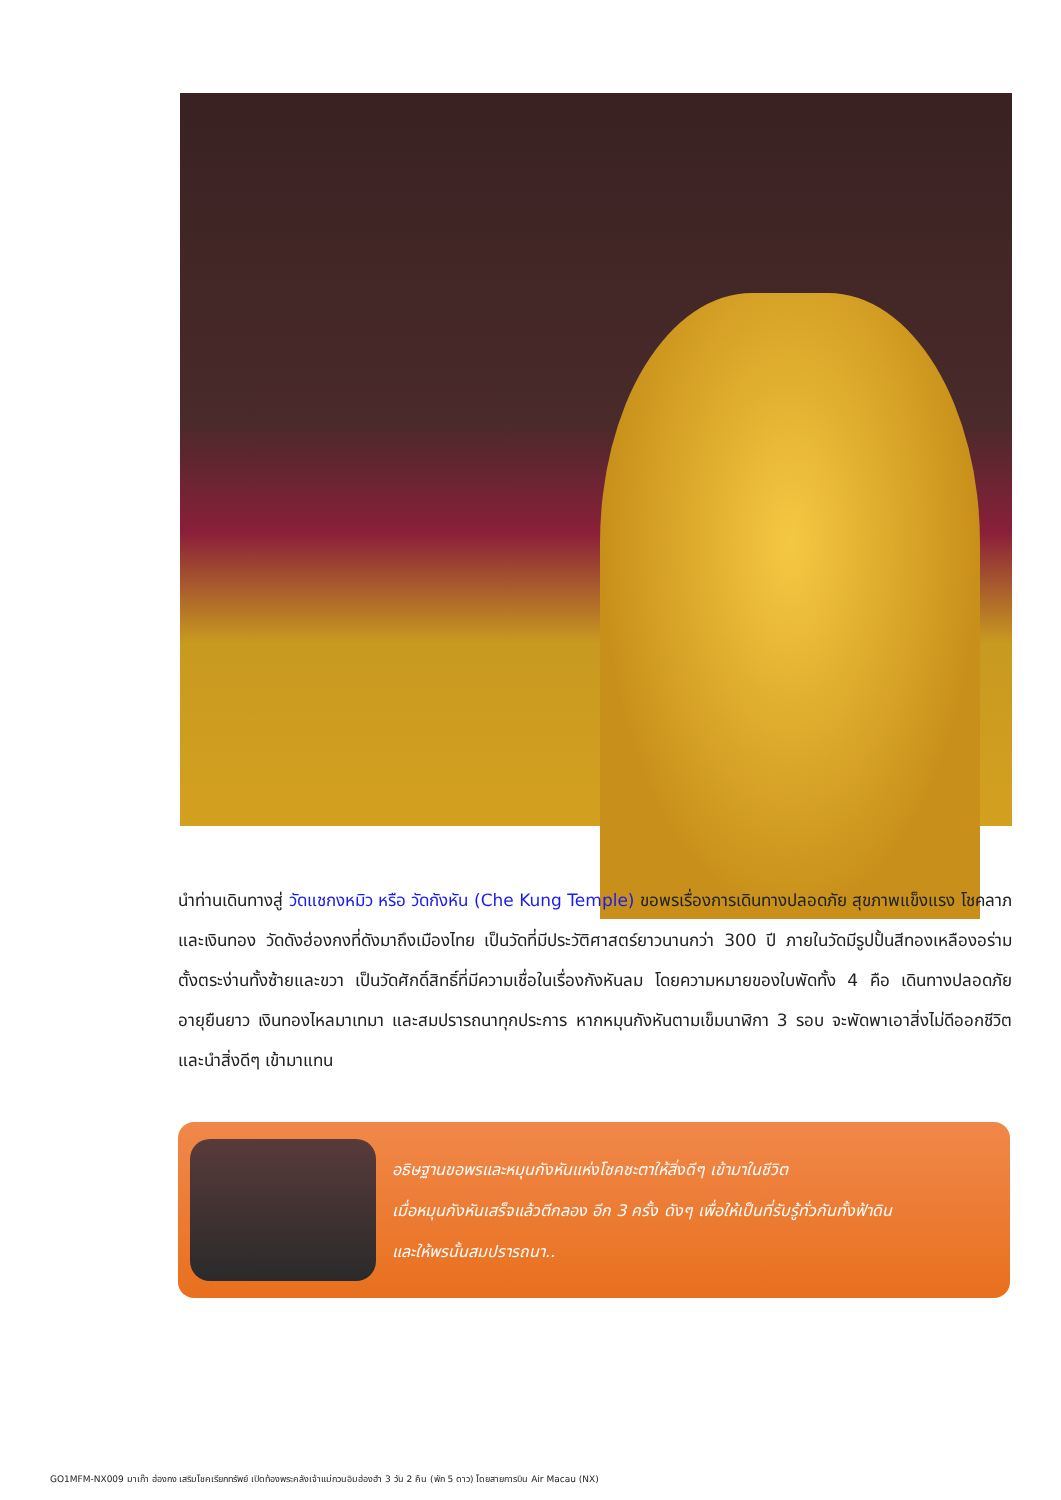นำท่านเดินทางสู่ วัดแชกงหมิว หรือ วัดกังหัน (Che Kung Temple) ขอพรเรื่องการเดินทางปลอดภัย สุขภาพแข็งแรง โชคลาภ และเงินทอง วัดดังฮ่องกงที่ดังมาถึงเมืองไทย เป็นวัดที่มีประวัติศาสตร์ยาวนานกว่า 300 ปี ภายในวัดมีรูปปั้นสีทองเหลืองอร่าม ตั้งตระง่านทั้งซ้ายและขวา เป็นวัดศักดิ์สิทธิ์ที่มีความเชื่อในเรื่องกังหันลม โดยความหมายของใบพัดทั้ง 4 คือ เดินทางปลอดภัย อายุยืนยาว เงินทองไหลมาเทมา และสมปรารถนาทุกประการ หากหมุนกังหันตามเข็มนาฬิกา 3 รอบ จะพัดพาเอาสิ่งไม่ดีออกชีวิต และนำสิ่งดีๆ เข้ามาแทน
อธิษฐานขอพรและหมุนกังหันแห่งโชคชะตาให้สิ่งดีๆ เข้ามาในชีวิต
เมื่อหมุนกังหันเสร็จแล้วตีกลอง อีก 3 ครั้ง ดังๆ เพื่อให้เป็นที่รับรู้ทั่วกันทั้งฟ้าดิน
และให้พรนั้นสมปรารถนา..
GO1MFM-NX009 มาเก๊า ฮ่องกง เสริมโชคเรียกทรัพย์ เปิดท้องพระคลังเจ้าแม่กวนอิมฮ่องฮำ 3 วัน 2 คืน (พัก 5 ดาว) โดยสายการบิน Air Macau (NX)